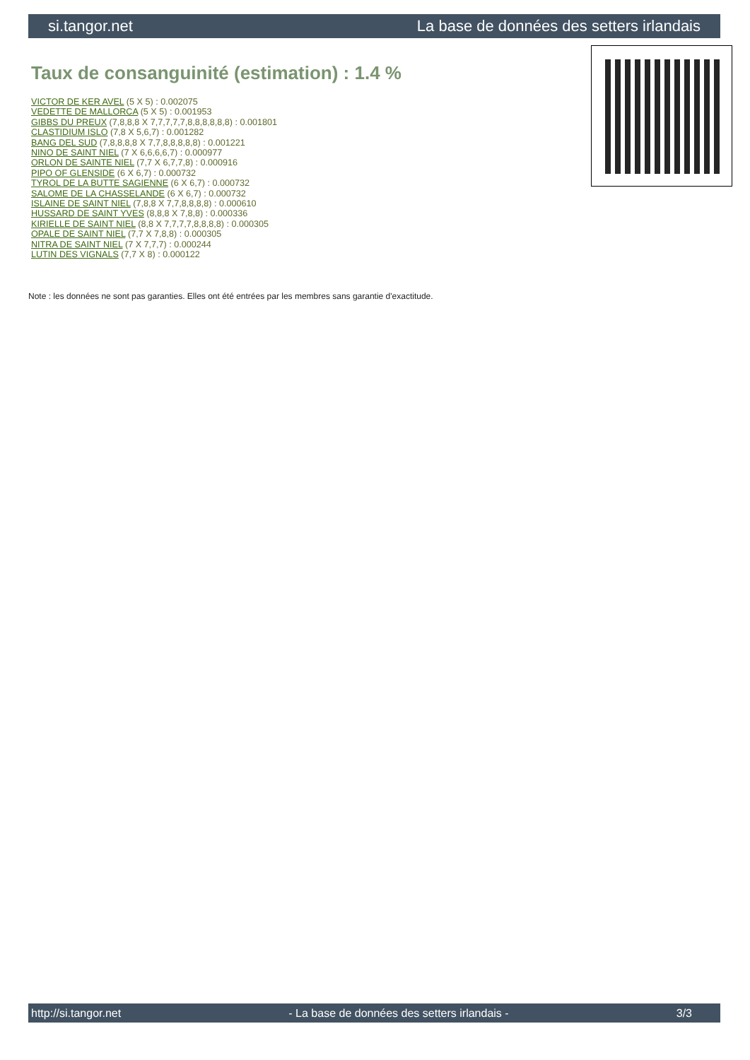si.tangor.net La base de données des setters irlandais
Taux de consanguinité (estimation) : 1.4 %
VICTOR DE KER AVEL (5 X 5) : 0.002075
VEDETTE DE MALLORCA (5 X 5) : 0.001953
GIBBS DU PREUX (7,8,8,8 X 7,7,7,7,7,8,8,8,8,8,8) : 0.001801
CLASTIDIUM ISLO (7,8 X 5,6,7) : 0.001282
BANG DEL SUD (7,8,8,8,8 X 7,7,8,8,8,8,8) : 0.001221
NINO DE SAINT NIEL (7 X 6,6,6,6,7) : 0.000977
ORLON DE SAINTE NIEL (7,7 X 6,7,7,8) : 0.000916
PIPO OF GLENSIDE (6 X 6,7) : 0.000732
TYROL DE LA BUTTE SAGIENNE (6 X 6,7) : 0.000732
SALOME DE LA CHASSELANDE (6 X 6,7) : 0.000732
ISLAINE DE SAINT NIEL (7,8,8 X 7,7,8,8,8,8) : 0.000610
HUSSARD DE SAINT YVES (8,8,8 X 7,8,8) : 0.000336
KIRIELLE DE SAINT NIEL (8,8 X 7,7,7,7,8,8,8,8) : 0.000305
OPALE DE SAINT NIEL (7,7 X 7,8,8) : 0.000305
NITRA DE SAINT NIEL (7 X 7,7,7) : 0.000244
LUTIN DES VIGNALS (7,7 X 8) : 0.000122
Note : les données ne sont pas garanties. Elles ont été entrées par les membres sans garantie d'exactitude.
http://si.tangor.net - La base de données des setters irlandais - 3/3